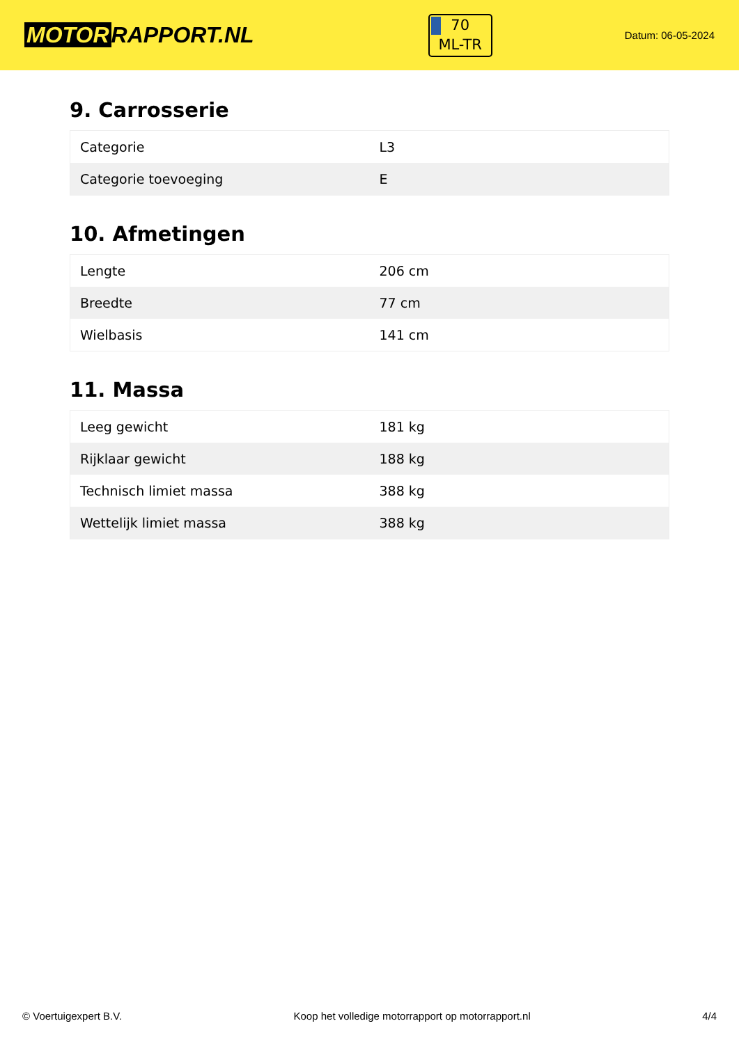MOTOR RAPPORT.NL
70
ML-TR
Datum: 06-05-2024
9. Carrosserie
| Categorie | L3 |
| Categorie toevoeging | E |
10. Afmetingen
| Lengte | 206 cm |
| Breedte | 77 cm |
| Wielbasis | 141 cm |
11. Massa
| Leeg gewicht | 181 kg |
| Rijklaar gewicht | 188 kg |
| Technisch limiet massa | 388 kg |
| Wettelijk limiet massa | 388 kg |
© Voertuigexpert B.V. Koop het volledige motorrapport op motorrapport.nl 4/4